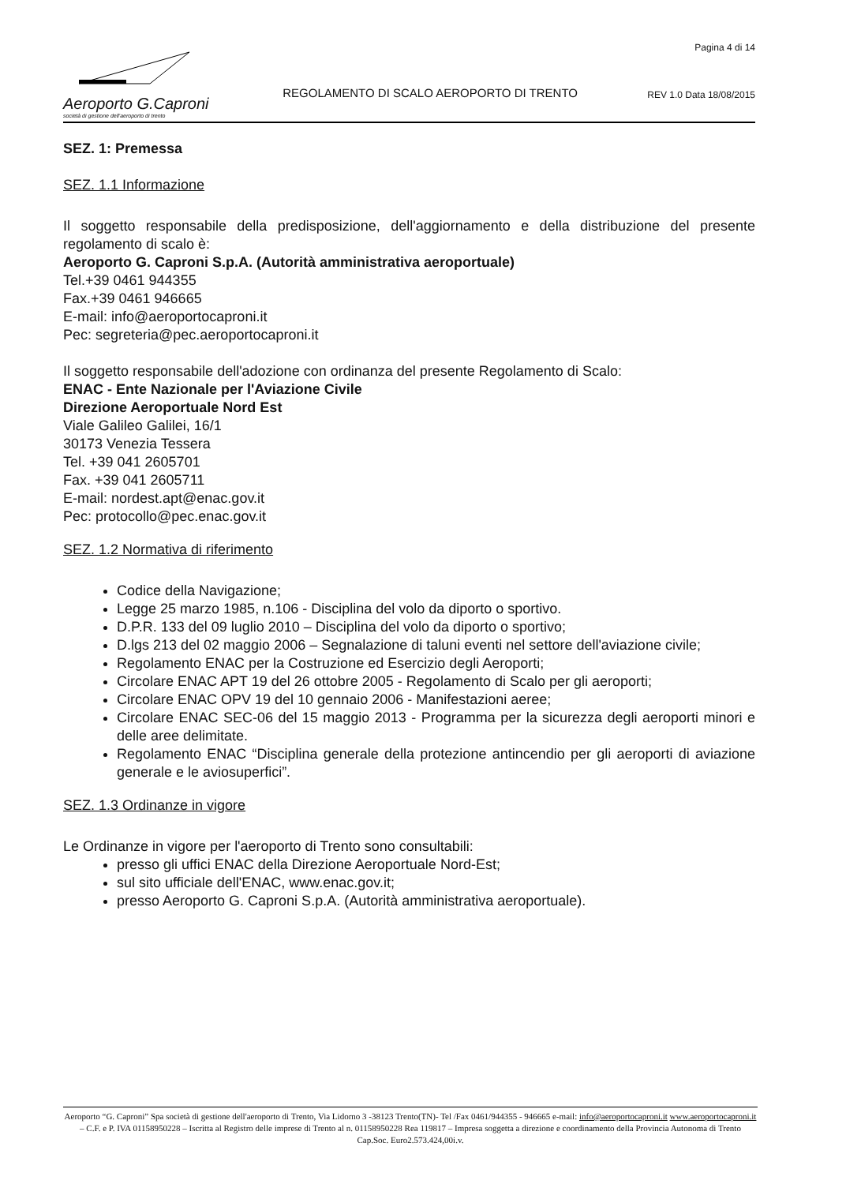Aeroporto G.Caproni
società di gestione dell'aeroporto di trento
REGOLAMENTO DI SCALO AEROPORTO DI TRENTO
Pagina 4 di 14
REV 1.0 Data 18/08/2015
SEZ. 1: Premessa
SEZ. 1.1 Informazione
Il soggetto responsabile della predisposizione, dell'aggiornamento e della distribuzione del presente regolamento di scalo è:
Aeroporto G. Caproni S.p.A. (Autorità amministrativa aeroportuale)
Tel.+39 0461 944355
Fax.+39 0461 946665
E-mail: info@aeroportocaproni.it
Pec: segreteria@pec.aeroportocaproni.it
Il soggetto responsabile dell'adozione con ordinanza del presente Regolamento di Scalo:
ENAC - Ente Nazionale per l'Aviazione Civile
Direzione Aeroportuale Nord Est
Viale Galileo Galilei, 16/1
30173 Venezia Tessera
Tel. +39 041 2605701
Fax. +39 041 2605711
E-mail: nordest.apt@enac.gov.it
Pec: protocollo@pec.enac.gov.it
SEZ. 1.2 Normativa di riferimento
Codice della Navigazione;
Legge 25 marzo 1985, n.106 - Disciplina del volo da diporto o sportivo.
D.P.R. 133 del 09 luglio 2010 – Disciplina del volo da diporto o sportivo;
D.lgs 213 del 02 maggio 2006 – Segnalazione di taluni eventi nel settore dell'aviazione civile;
Regolamento ENAC per la Costruzione ed Esercizio degli Aeroporti;
Circolare ENAC APT 19 del 26 ottobre 2005 - Regolamento di Scalo per gli aeroporti;
Circolare ENAC OPV 19 del 10 gennaio 2006 - Manifestazioni aeree;
Circolare ENAC SEC-06 del 15 maggio 2013 - Programma per la sicurezza degli aeroporti minori e delle aree delimitate.
Regolamento ENAC “Disciplina generale della protezione antincendio per gli aeroporti di aviazione generale e le aviosuperfici”.
SEZ. 1.3 Ordinanze in vigore
Le Ordinanze in vigore per l'aeroporto di Trento sono consultabili:
presso gli uffici ENAC della Direzione Aeroportuale Nord-Est;
sul sito ufficiale dell'ENAC, www.enac.gov.it;
presso Aeroporto G. Caproni S.p.A. (Autorità amministrativa aeroportuale).
Aeroporto “G. Caproni” Spa società di gestione dell'aeroporto di Trento, Via Lidorno 3 -38123 Trento(TN)- Tel /Fax 0461/944355 - 946665 e-mail: info@aeroportocaproni.it www.aeroportocaproni.it – C.F. e P. IVA 01158950228 – Iscritta al Registro delle imprese di Trento al n. 01158950228 Rea 119817 – Impresa soggetta a direzione e coordinamento della Provincia Autonoma di Trento Cap.Soc. Euro2.573.424,00i.v.